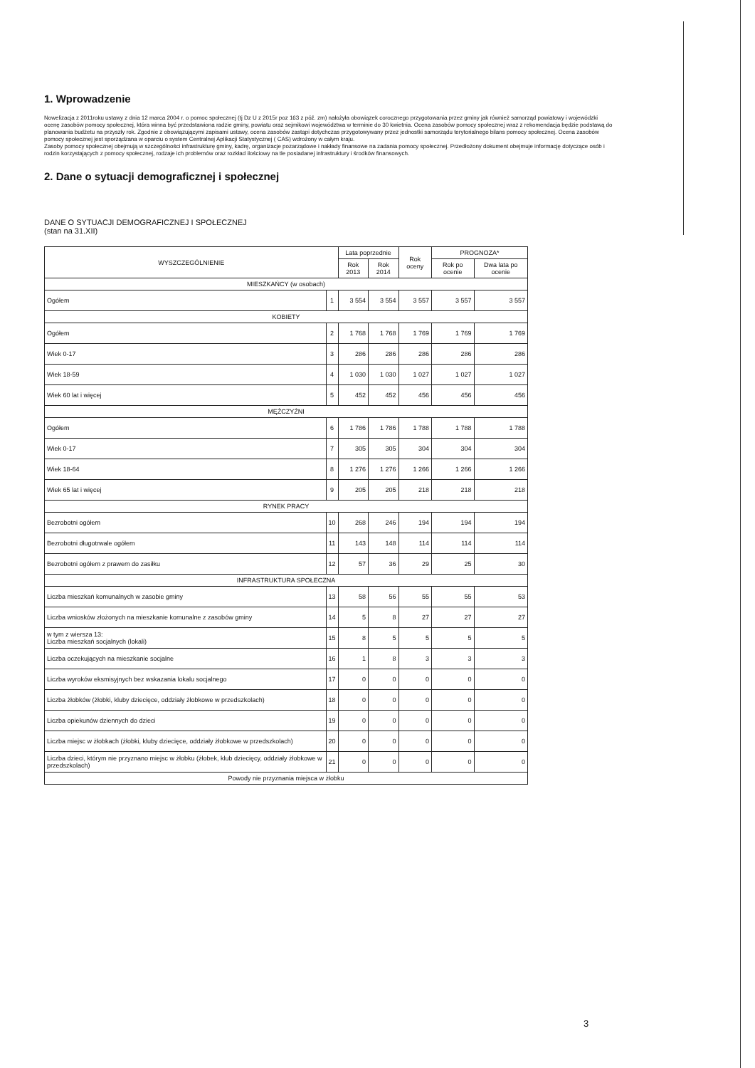1. Wprowadzenie
Nowelizacja z 2011roku ustawy z dnia 12 marca 2004 r. o pomoc społecznej (tj Dz U z 2015r poz 163 z póź. zm) nałożyła obowiązek corocznego przygotowania przez gminy jak również samorząd powiatowy i wojewódzki ocenę zasobów pomocy społecznej, która winna być przedstawiona radzie gminy, powiatu oraz sejmikowi województwa w terminie do 30 kwietnia. Ocena zasobów pomocy społecznej wraz z rekomendacja będzie podstawą do planowania budżetu na przyszły rok. Zgodnie z obowiązującymi zapisami ustawy, ocena zasobów zastąpi dotychczas przygotowywany przez jednostki samorządu terytorialnego bilans pomocy społecznej. Ocena zasobów pomocy społecznej jest sporządzana w oparciu o system Centralnej Aplikacji Statystycznej ( CAS) wdrożony w całym kraju.
Zasoby pomocy społecznej obejmują w szczególności infrastrukturę gminy, kadrę, organizacje pozarządowe i nakłady finansowe na zadania pomocy społecznej. Przedłożony dokument obejmuje informację dotyczące osób i rodzin korzystających z pomocy społecznej, rodzaje ich problemów oraz rozkład ilościowy na tle posiadanej infrastruktury i środków finansowych.
2. Dane o sytuacji demograficznej i społecznej
DANE O SYTUACJI DEMOGRAFICZNEJ I SPOŁECZNEJ
(stan na 31.XII)
| WYSZCZEGÓLNIENIE | | Lata poprzednie | | Rok oceny | PROGNOZA* | |
| --- | --- | --- | --- | --- | --- | --- |
| | | Rok 2013 | Rok 2014 | | Rok po ocenie | Dwa lata po ocenie |
| MIESZKAŃCY (w osobach) | | | | | | |
| Ogółem | 1 | 3 554 | 3 554 | 3 557 | 3 557 | 3 557 |
| KOBIETY | | | | | | |
| Ogółem | 2 | 1 768 | 1 768 | 1 769 | 1 769 | 1 769 |
| Wiek 0-17 | 3 | 286 | 286 | 286 | 286 | 286 |
| Wiek 18-59 | 4 | 1 030 | 1 030 | 1 027 | 1 027 | 1 027 |
| Wiek 60 lat i więcej | 5 | 452 | 452 | 456 | 456 | 456 |
| MĘŻCZYŹNI | | | | | | |
| Ogółem | 6 | 1 786 | 1 786 | 1 788 | 1 788 | 1 788 |
| Wiek 0-17 | 7 | 305 | 305 | 304 | 304 | 304 |
| Wiek 18-64 | 8 | 1 276 | 1 276 | 1 266 | 1 266 | 1 266 |
| Wiek 65 lat i więcej | 9 | 205 | 205 | 218 | 218 | 218 |
| RYNEK PRACY | | | | | | |
| Bezrobotni ogółem | 10 | 268 | 246 | 194 | 194 | 194 |
| Bezrobotni długotrwale ogółem | 11 | 143 | 148 | 114 | 114 | 114 |
| Bezrobotni ogółem z prawem do zasiłku | 12 | 57 | 36 | 29 | 25 | 30 |
| INFRASTRUKTURA SPOŁECZNA | | | | | | |
| Liczba mieszkań komunalnych w zasobie gminy | 13 | 58 | 56 | 55 | 55 | 53 |
| Liczba wniosków złożonych na mieszkanie komunalne z zasobów gminy | 14 | 5 | 8 | 27 | 27 | 27 |
| w tym z wiersza 13: Liczba mieszkań socjalnych (lokali) | 15 | 8 | 5 | 5 | 5 | 5 |
| Liczba oczekujących na mieszkanie socjalne | 16 | 1 | 8 | 3 | 3 | 3 |
| Liczba wyroków eksmisyjnych bez wskazania lokalu socjalnego | 17 | 0 | 0 | 0 | 0 | 0 |
| Liczba żłobków (żłobki, kluby dziecięce, oddziały żłobkowe w przedszkolach) | 18 | 0 | 0 | 0 | 0 | 0 |
| Liczba opiekunów dziennych do dzieci | 19 | 0 | 0 | 0 | 0 | 0 |
| Liczba miejsc w żłobkach (żłobki, kluby dziecięce, oddziały żłobkowe w przedszkolach) | 20 | 0 | 0 | 0 | 0 | 0 |
| Liczba dzieci, którym nie przyznano miejsc w żłobku (żłobek, klub dziecięcy, oddziały żłobkowe w przedszkolach) | 21 | 0 | 0 | 0 | 0 | 0 |
| Powody nie przyznania miejsca w żłobku | | | | | | |
3